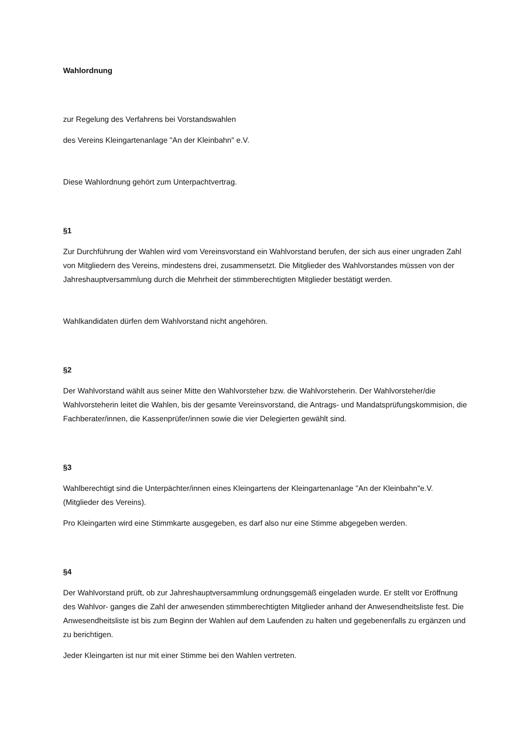Wahlordnung
zur Regelung des Verfahrens bei Vorstandswahlen
des Vereins Kleingartenanlage "An der Kleinbahn" e.V.
Diese Wahlordnung gehört zum Unterpachtvertrag.
§1
Zur Durchführung der Wahlen wird vom Vereinsvorstand ein Wahlvorstand berufen, der sich aus einer ungraden Zahl von Mitgliedern des Vereins, mindestens drei, zusammensetzt. Die Mitglieder des Wahlvorstandes müssen von der Jahreshauptversammlung durch die Mehrheit der stimmberechtigten Mitglieder bestätigt werden.
Wahlkandidaten dürfen dem Wahlvorstand nicht angehören.
§2
Der Wahlvorstand wählt aus seiner Mitte den Wahlvorsteher bzw. die Wahlvorsteherin. Der Wahlvorsteher/die Wahlvorsteherin leitet die Wahlen, bis der gesamte Vereinsvorstand, die Antrags- und Mandatsprüfungskommision, die Fachberater/innen, die Kassenprüfer/innen sowie die vier Delegierten gewählt sind.
§3
Wahlberechtigt sind die Unterpächter/innen eines Kleingartens der Kleingartenanlage "An der Kleinbahn"e.V.(Mitglieder des Vereins).
Pro Kleingarten wird eine Stimmkarte ausgegeben, es darf also nur eine Stimme abgegeben werden.
§4
Der Wahlvorstand prüft, ob zur Jahreshauptversammlung ordnungsgemäß eingeladen wurde. Er stellt vor Eröffnung des Wahlvor- ganges die Zahl der anwesenden stimmberechtigten Mitglieder anhand der Anwesendheitsliste fest. Die Anwesendheitsliste ist bis zum Beginn der Wahlen auf dem Laufenden zu halten und gegebenenfalls zu ergänzen und zu berichtigen.
Jeder Kleingarten ist nur mit einer Stimme bei den Wahlen vertreten.